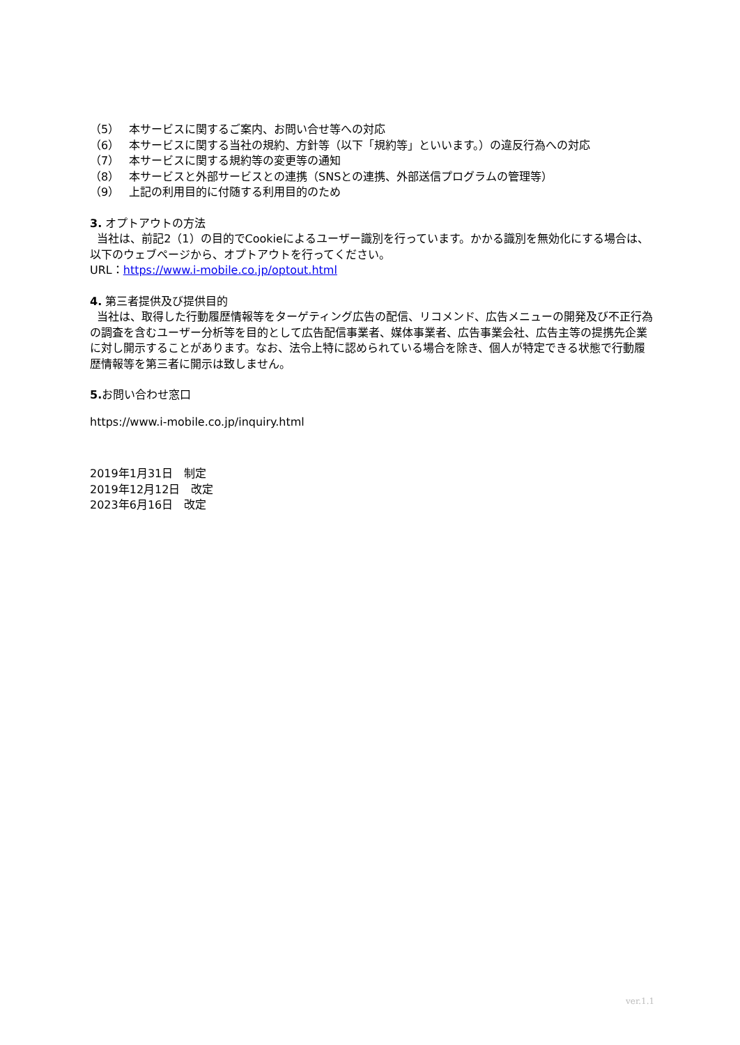（5） 本サービスに関するご案内、お問い合せ等への対応
（6） 本サービスに関する当社の規約、方針等（以下「規約等」といいます。）の違反行為への対応
（7） 本サービスに関する規約等の変更等の通知
（8） 本サービスと外部サービスとの連携（SNSとの連携、外部送信プログラムの管理等）
（9） 上記の利用目的に付随する利用目的のため
3. オプトアウトの方法
当社は、前記2（1）の目的でCookieによるユーザー識別を行っています。かかる識別を無効化にする場合は、以下のウェブページから、オプトアウトを行ってください。
URL：https://www.i-mobile.co.jp/optout.html
4. 第三者提供及び提供目的
当社は、取得した行動履歴情報等をターゲティング広告の配信、リコメンド、広告メニューの開発及び不正行為の調査を含むユーザー分析等を目的として広告配信事業者、媒体事業者、広告事業会社、広告主等の提携先企業に対し開示することがあります。なお、法令上特に認められている場合を除き、個人が特定できる状態で行動履歴情報等を第三者に開示は致しません。
5. お問い合わせ窓口
https://www.i-mobile.co.jp/inquiry.html
2019年1月31日　制定
2019年12月12日　改定
2023年6月16日　改定
ver.1.1